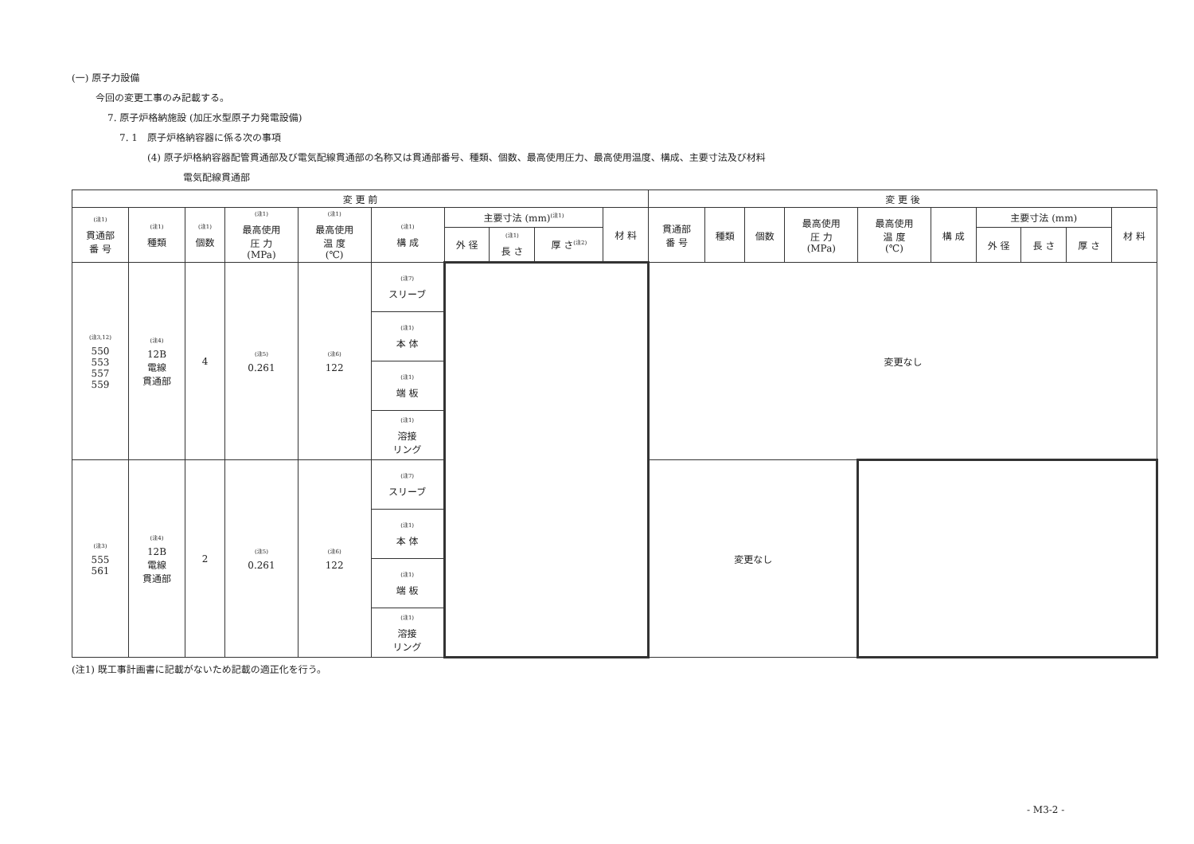(一) 原子力設備
今回の変更工事のみ記載する。
7. 原子炉格納施設 (加圧水型原子力発電設備)
7. 1　原子炉格納容器に係る次の事項
(4) 原子炉格納容器配管貫通部及び電気配線貫通部の名称又は貫通部番号、種類、個数、最高使用圧力、最高使用温度、構成、主要寸法及び材料
電気配線貫通部
| 変 更 前 | | | | | | | | | | 変 更 後 | | | | | | | | | |
| --- | --- | --- | --- | --- | --- | --- | --- | --- | --- | --- | --- | --- | --- | --- | --- | --- | --- | --- | --- |
| <sup>(注1)</sup> 貫通部 番 号 | <sup>(注1)</sup> 種類 | <sup>(注1)</sup> 個数 | <sup>(注1)</sup> 最高使用 圧 力 (MPa) | <sup>(注1)</sup> 最高使用 温 度 (℃) | <sup>(注1)</sup> 構 成 | 主要寸法 (mm)<sup>(注1)</sup> | | | 材 料 | 貫通部 番 号 | 種類 | 個数 | 最高使用 圧 力 (MPa) | 最高使用 温 度 (℃) | 構 成 | 主要寸法 (mm) | | | 材 料 |
| | | | | | | 外 径 | <sup>(注1)</sup> 長 さ | 厚 さ<sup>(注2)</sup> | | | | | | | | 外 径 | 長 さ | 厚 さ | |
| <sup>(注3,12)</sup> 550 553 557 559 | <sup>(注4)</sup> 12B 電線 貫通部 | 4 | <sup>(注5)</sup> 0.261 | <sup>(注6)</sup> 122 | <sup>(注7)</sup> スリーブ | | | | | 変更なし | | | | | | | | | |
| | | | | | <sup>(注1)</sup> 本 体 | | | | | | | | | | | | | | |
| | | | | | <sup>(注1)</sup> 端 板 | | | | | | | | | | | | | | |
| | | | | | <sup>(注1)</sup> 溶接 リング | | | | | | | | | | | | | | |
| <sup>(注3)</sup> 555 561 | <sup>(注4)</sup> 12B 電線 貫通部 | 2 | <sup>(注5)</sup> 0.261 | <sup>(注6)</sup> 122 | <sup>(注7)</sup> スリーブ | | | | | 変更なし | | | | | | | | | |
| | | | | | <sup>(注1)</sup> 本 体 | | | | | | | | | | | | | | |
| | | | | | <sup>(注1)</sup> 端 板 | | | | | | | | | | | | | | |
| | | | | | <sup>(注1)</sup> 溶接 リング | | | | | | | | | | | | | | |
(注1) 既工事計画書に記載がないため記載の適正化を行う。
- M3-2 -